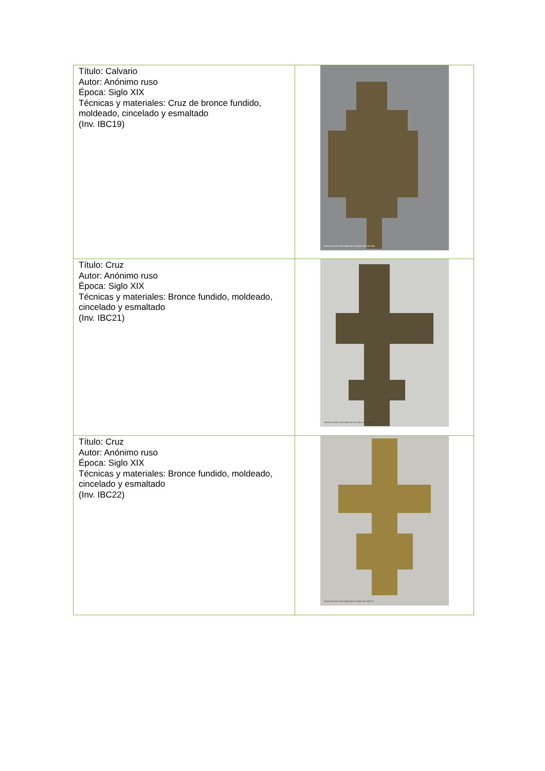| Título: Calvario Autor: Anónimo ruso Época: Siglo XIX Técnicas y materiales: Cruz de bronce fundido, moldeado, cincelado y esmaltado (Inv. IBC19) | Museo de Artes Universidad de los Andes (Inv. IBC19a) |
| Título: Cruz Autor: Anónimo ruso Época: Siglo XIX Técnicas y materiales: Bronce fundido, moldeado, cincelado y esmaltado (Inv. IBC21) | Museo de Artes Universidad de los Andes (Inv. IBC21) |
| Título: Cruz Autor: Anónimo ruso Época: Siglo XIX Técnicas y materiales: Bronce fundido, moldeado, cincelado y esmaltado (Inv. IBC22) | Museo de Artes Universidad de los Andes (Inv. IBC22) |